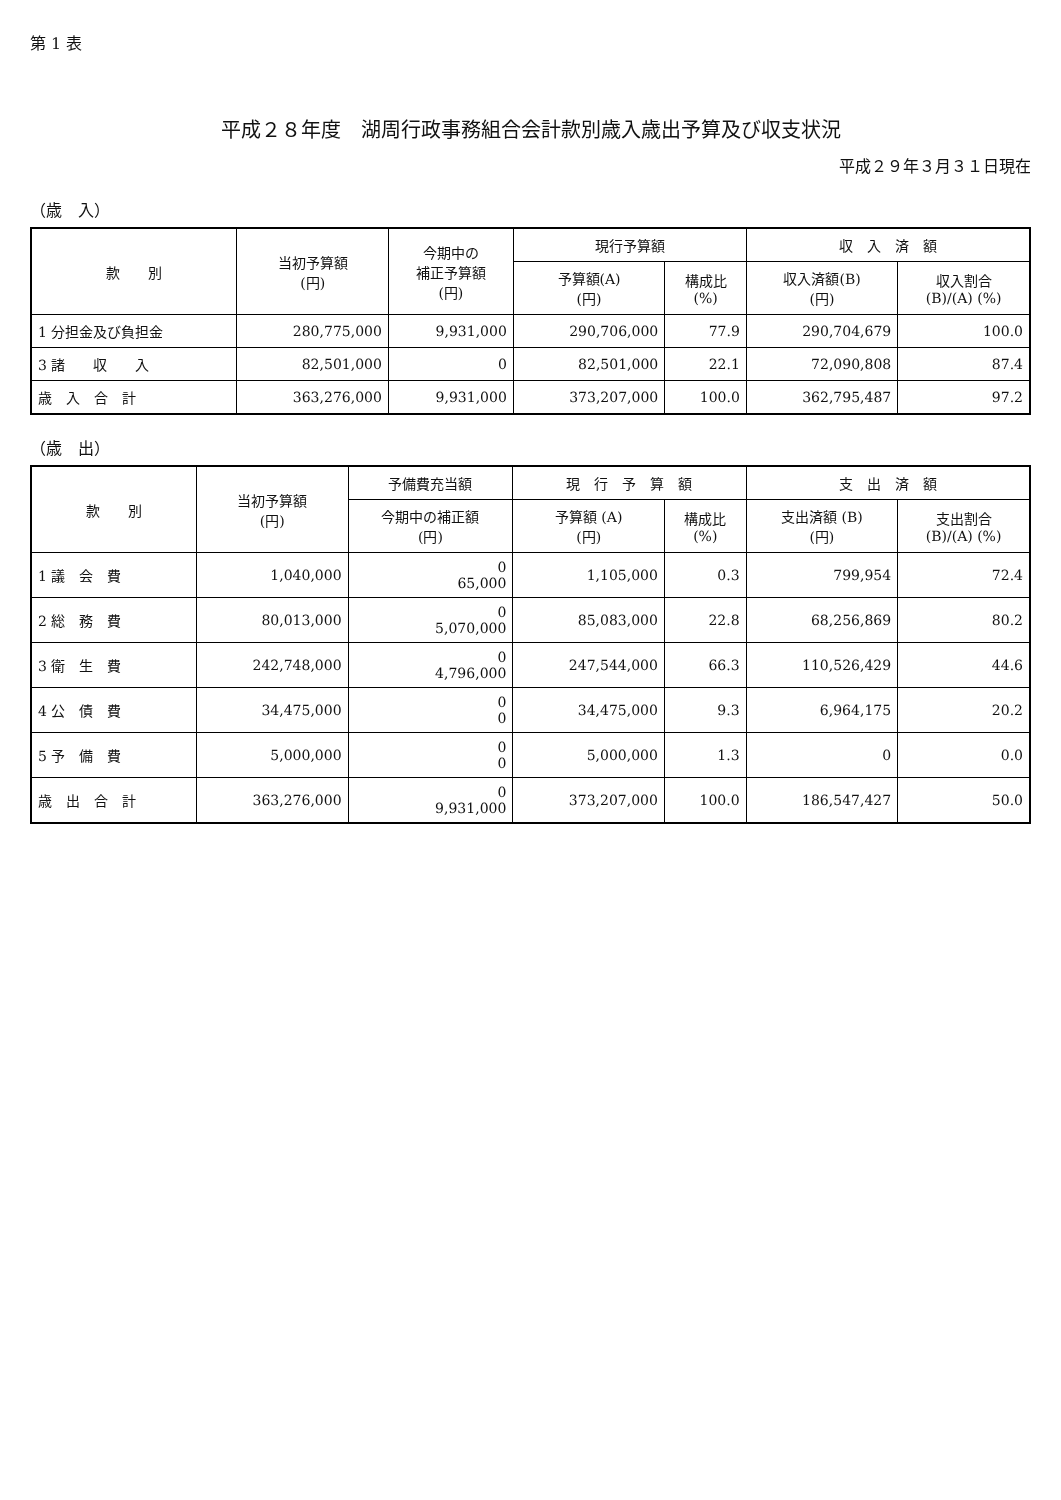第 1 表
平成２８年度　湖周行政事務組合会計款別歳入歳出予算及び収支状況
平成２９年３月３１日現在
（歳　入）
| 款 別 | 当初予算額 (円) | 今期中の 補正予算額 (円) | 現行予算額 | | 収 入 済 額 | |
| --- | --- | --- | --- | --- | --- | --- |
| | | | 予算額(A) (円) | 構成比 (%) | 収入済額(B) (円) | 収入割合 (B)/(A) (%) |
| 1 分担金及び負担金 | 280,775,000 | 9,931,000 | 290,706,000 | 77.9 | 290,704,679 | 100.0 |
| 3 諸 収 入 | 82,501,000 | 0 | 82,501,000 | 22.1 | 72,090,808 | 87.4 |
| 歳 入 合 計 | 363,276,000 | 9,931,000 | 373,207,000 | 100.0 | 362,795,487 | 97.2 |
（歳　出）
| 款 別 | 当初予算額 (円) | 予備費充当額 | 現 行 予 算 額 | | 支 出 済 額 | |
| --- | --- | --- | --- | --- | --- | --- |
| | | 今期中の補正額 (円) | 予算額 (A) (円) | 構成比 (%) | 支出済額 (B) (円) | 支出割合 (B)/(A) (%) |
| 1 議 会 費 | 1,040,000 | 0 65,000 | 1,105,000 | 0.3 | 799,954 | 72.4 |
| 2 総 務 費 | 80,013,000 | 0 5,070,000 | 85,083,000 | 22.8 | 68,256,869 | 80.2 |
| 3 衛 生 費 | 242,748,000 | 0 4,796,000 | 247,544,000 | 66.3 | 110,526,429 | 44.6 |
| 4 公 債 費 | 34,475,000 | 0 0 | 34,475,000 | 9.3 | 6,964,175 | 20.2 |
| 5 予 備 費 | 5,000,000 | 0 0 | 5,000,000 | 1.3 | 0 | 0.0 |
| 歳 出 合 計 | 363,276,000 | 0 9,931,000 | 373,207,000 | 100.0 | 186,547,427 | 50.0 |